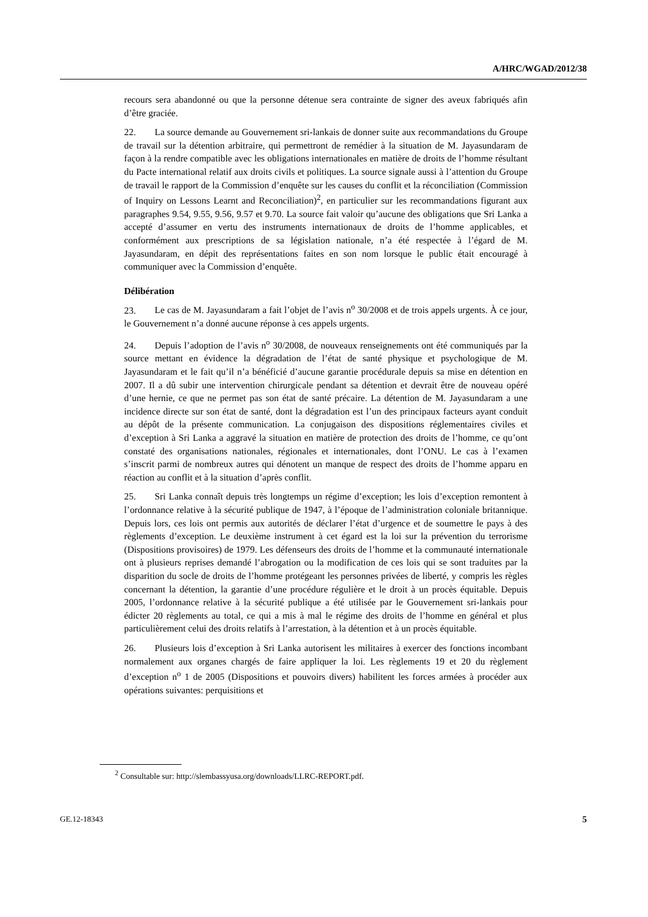A/HRC/WGAD/2012/38
recours sera abandonné ou que la personne détenue sera contrainte de signer des aveux fabriqués afin d’être graciée.
22. La source demande au Gouvernement sri-lankais de donner suite aux recommandations du Groupe de travail sur la détention arbitraire, qui permettront de remédier à la situation de M. Jayasundaram de façon à la rendre compatible avec les obligations internationales en matière de droits de l’homme résultant du Pacte international relatif aux droits civils et politiques. La source signale aussi à l’attention du Groupe de travail le rapport de la Commission d’enquête sur les causes du conflit et la réconciliation (Commission of Inquiry on Lessons Learnt and Reconciliation)<sup>2</sup>, en particulier sur les recommandations figurant aux paragraphes 9.54, 9.55, 9.56, 9.57 et 9.70. La source fait valoir qu’aucune des obligations que Sri Lanka a accepté d’assumer en vertu des instruments internationaux de droits de l’homme applicables, et conformément aux prescriptions de sa législation nationale, n’a été respectée à l’égard de M. Jayasundaram, en dépit des représentations faites en son nom lorsque le public était encouragé à communiquer avec la Commission d’enquête.
Délibération
23. Le cas de M. Jayasundaram a fait l’objet de l’avis n<sup>o</sup> 30/2008 et de trois appels urgents. À ce jour, le Gouvernement n’a donné aucune réponse à ces appels urgents.
24. Depuis l’adoption de l’avis n<sup>o</sup> 30/2008, de nouveaux renseignements ont été communiqués par la source mettant en évidence la dégradation de l’état de santé physique et psychologique de M. Jayasundaram et le fait qu’il n’a bénéficié d’aucune garantie procédurale depuis sa mise en détention en 2007. Il a dû subir une intervention chirurgicale pendant sa détention et devrait être de nouveau opéré d’une hernie, ce que ne permet pas son état de santé précaire. La détention de M. Jayasundaram a une incidence directe sur son état de santé, dont la dégradation est l’un des principaux facteurs ayant conduit au dépôt de la présente communication. La conjugaison des dispositions réglementaires civiles et d’exception à Sri Lanka a aggravé la situation en matière de protection des droits de l’homme, ce qu’ont constaté des organisations nationales, régionales et internationales, dont l’ONU. Le cas à l’examen s’inscrit parmi de nombreux autres qui dénotent un manque de respect des droits de l’homme apparu en réaction au conflit et à la situation d’après conflit.
25. Sri Lanka connaît depuis très longtemps un régime d’exception; les lois d’exception remontent à l’ordonnance relative à la sécurité publique de 1947, à l’époque de l’administration coloniale britannique. Depuis lors, ces lois ont permis aux autorités de déclarer l’état d’urgence et de soumettre le pays à des règlements d’exception. Le deuxième instrument à cet égard est la loi sur la prévention du terrorisme (Dispositions provisoires) de 1979. Les défenseurs des droits de l’homme et la communauté internationale ont à plusieurs reprises demandé l’abrogation ou la modification de ces lois qui se sont traduites par la disparition du socle de droits de l’homme protégeant les personnes privées de liberté, y compris les règles concernant la détention, la garantie d’une procédure régulière et le droit à un procès équitable. Depuis 2005, l’ordonnance relative à la sécurité publique a été utilisée par le Gouvernement sri-lankais pour édicter 20 règlements au total, ce qui a mis à mal le régime des droits de l’homme en général et plus particulièrement celui des droits relatifs à l’arrestation, à la détention et à un procès équitable.
26. Plusieurs lois d’exception à Sri Lanka autorisent les militaires à exercer des fonctions incombant normalement aux organes chargés de faire appliquer la loi. Les règlements 19 et 20 du règlement d’exception n<sup>o</sup> 1 de 2005 (Dispositions et pouvoirs divers) habilitent les forces armées à procéder aux opérations suivantes: perquisitions et
<sup>2</sup> Consultable sur: http://slembassyusa.org/downloads/LLRC-REPORT.pdf.
GE.12-18343 5